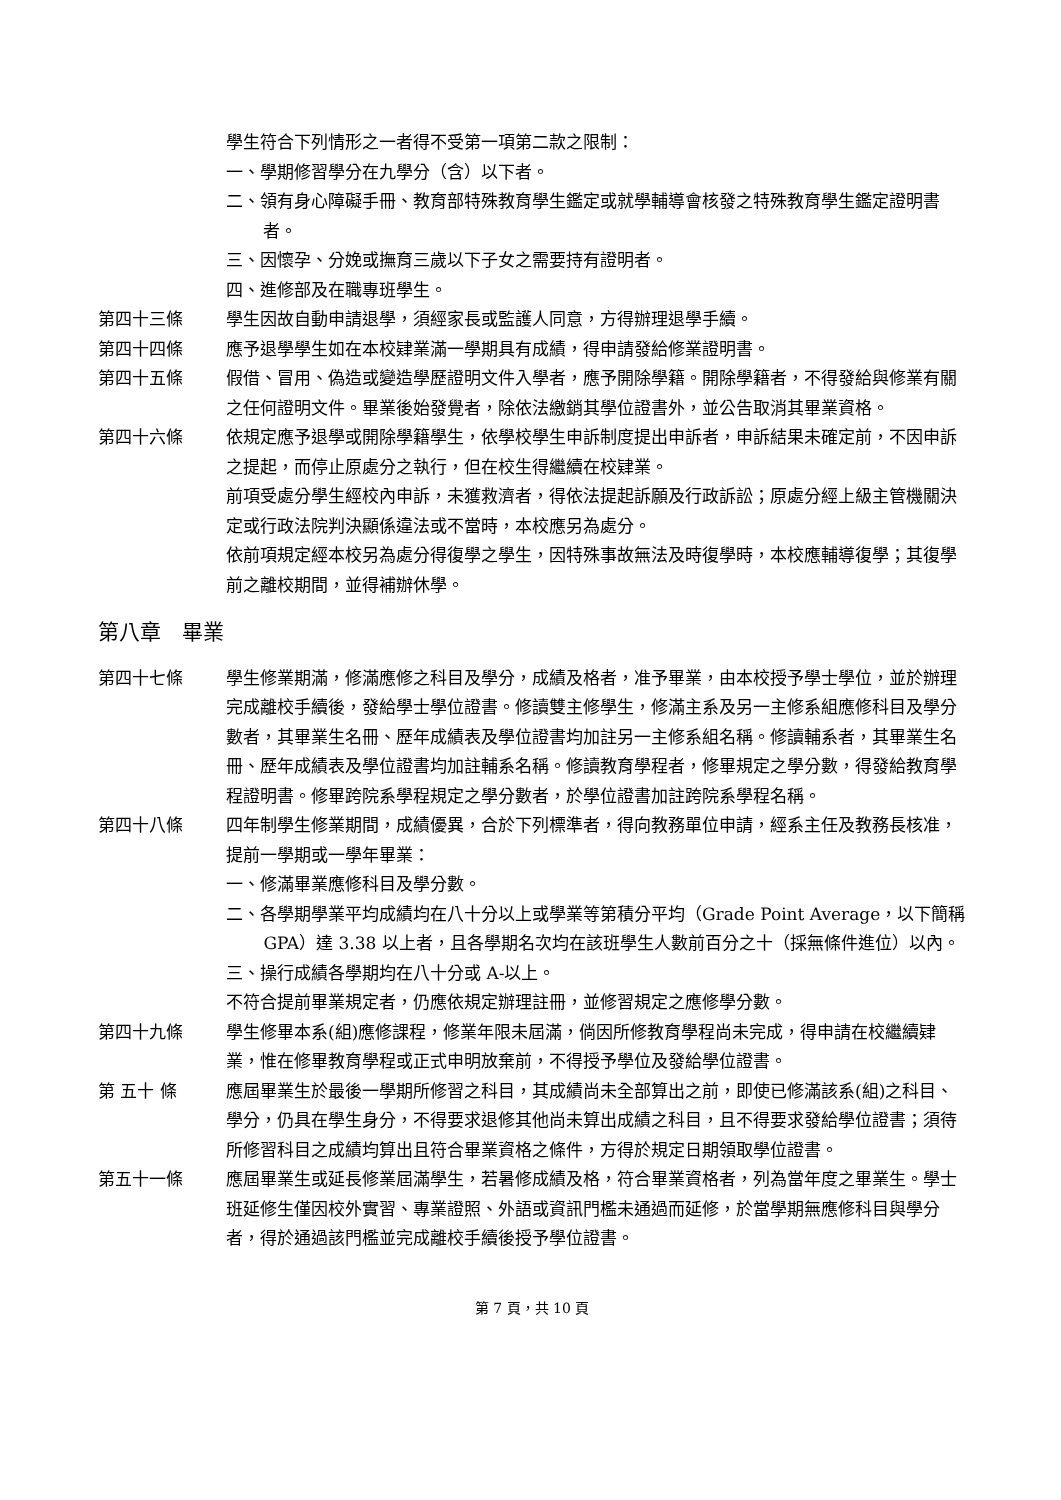學生符合下列情形之一者得不受第一項第二款之限制：
一、學期修習學分在九學分（含）以下者。
二、領有身心障礙手冊、教育部特殊教育學生鑑定或就學輔導會核發之特殊教育學生鑑定證明書者。
三、因懷孕、分娩或撫育三歲以下子女之需要持有證明者。
四、進修部及在職專班學生。
第四十三條 學生因故自動申請退學，須經家長或監護人同意，方得辦理退學手續。
第四十四條 應予退學學生如在本校肄業滿一學期具有成績，得申請發給修業證明書。
第四十五條 假借、冒用、偽造或變造學歷證明文件入學者，應予開除學籍。開除學籍者，不得發給與修業有關之任何證明文件。畢業後始發覺者，除依法繳銷其學位證書外，並公告取消其畢業資格。
第四十六條 依規定應予退學或開除學籍學生，依學校學生申訴制度提出申訴者，申訴結果未確定前，不因申訴之提起，而停止原處分之執行，但在校生得繼續在校肄業。
前項受處分學生經校內申訴，未獲救濟者，得依法提起訴願及行政訴訟；原處分經上級主管機關決定或行政法院判決顯係違法或不當時，本校應另為處分。
依前項規定經本校另為處分得復學之學生，因特殊事故無法及時復學時，本校應輔導復學；其復學前之離校期間，並得補辦休學。
第八章　畢業
第四十七條 學生修業期滿，修滿應修之科目及學分，成績及格者，准予畢業，由本校授予學士學位，並於辦理完成離校手續後，發給學士學位證書。修讀雙主修學生，修滿主系及另一主修系組應修科目及學分數者，其畢業生名冊、歷年成績表及學位證書均加註另一主修系組名稱。修讀輔系者，其畢業生名冊、歷年成績表及學位證書均加註輔系名稱。修讀教育學程者，修畢規定之學分數，得發給教育學程證明書。修畢跨院系學程規定之學分數者，於學位證書加註跨院系學程名稱。
第四十八條 四年制學生修業期間，成績優異，合於下列標準者，得向教務單位申請，經系主任及教務長核准，提前一學期或一學年畢業：
一、修滿畢業應修科目及學分數。
二、各學期學業平均成績均在八十分以上或學業等第積分平均（Grade Point Average，以下簡稱 GPA）達 3.38 以上者，且各學期名次均在該班學生人數前百分之十（採無條件進位）以內。
三、操行成績各學期均在八十分或 A-以上。
不符合提前畢業規定者，仍應依規定辦理註冊，並修習規定之應修學分數。
第四十九條 學生修畢本系(組)應修課程，修業年限未屆滿，倘因所修教育學程尚未完成，得申請在校繼續肄業，惟在修畢教育學程或正式申明放棄前，不得授予學位及發給學位證書。
第 五十 條 應屆畢業生於最後一學期所修習之科目，其成績尚未全部算出之前，即使已修滿該系(組)之科目、學分，仍具在學生身分，不得要求退修其他尚未算出成績之科目，且不得要求發給學位證書；須待所修習科目之成績均算出且符合畢業資格之條件，方得於規定日期領取學位證書。
第五十一條 應屆畢業生或延長修業屆滿學生，若暑修成績及格，符合畢業資格者，列為當年度之畢業生。學士班延修生僅因校外實習、專業證照、外語或資訊門檻未通過而延修，於當學期無應修科目與學分者，得於通過該門檻並完成離校手續後授予學位證書。
第 7 頁，共 10 頁